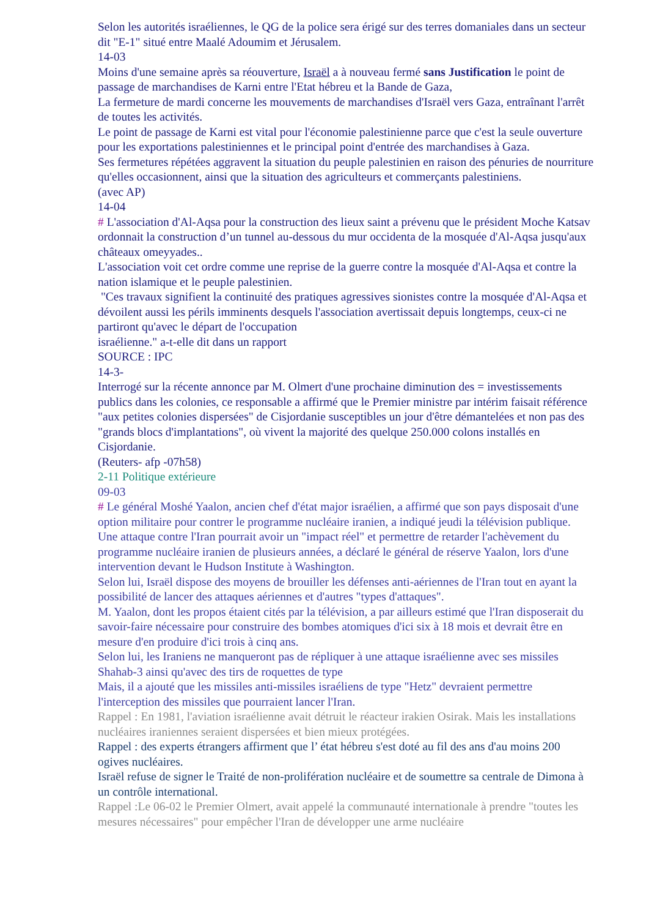Selon les autorités israéliennes, le QG de la police sera érigé sur des terres domaniales dans un secteur dit "E-1" situé entre Maalé Adoumim et Jérusalem.
14-03
Moins d'une semaine après sa réouverture, Israël a à nouveau fermé sans Justification le point de passage de marchandises de Karni entre l'Etat hébreu et la Bande de Gaza,
La fermeture de mardi concerne les mouvements de marchandises d'Israël vers Gaza, entraînant l'arrêt de toutes les activités.
Le point de passage de Karni est vital pour l'économie palestinienne parce que c'est la seule ouverture pour les exportations palestiniennes et le principal point d'entrée des marchandises à Gaza.
Ses fermetures répétées aggravent la situation du peuple palestinien en raison des pénuries de nourriture qu'elles occasionnent, ainsi que la situation des agriculteurs et commerçants palestiniens.
(avec AP)
14-04
# L'association d'Al-Aqsa pour la construction des lieux saint a prévenu que le président Moche Katsav ordonnait la construction d’un tunnel au-dessous du mur occidenta de la mosquée d'Al-Aqsa jusqu'aux châteaux omeyyades..
L'association voit cet ordre comme une reprise de la guerre contre la mosquée d'Al-Aqsa et contre la nation islamique et le peuple palestinien.
"Ces travaux signifient la continuité des pratiques agressives sionistes contre la mosquée d'Al-Aqsa et dévoilent aussi les périls imminents desquels l'association avertissait depuis longtemps, ceux-ci ne partiront qu'avec le départ de l'occupation
israélienne." a-t-elle dit dans un rapport
SOURCE : IPC
14-3-
Interrogé sur la récente annonce par M. Olmert d'une prochaine diminution des = investissements publics dans les colonies, ce responsable a affirmé que le Premier ministre par intérim faisait référence "aux petites colonies dispersées" de Cisjordanie susceptibles un jour d'être démantelées et non pas des "grands blocs d'implantations", où vivent la majorité des quelque 250.000 colons installés en Cisjordanie.
(Reuters- afp -07h58)
2-11 Politique extérieure
09-03
# Le général Moshé Yaalon, ancien chef d'état major israélien, a affirmé que son pays disposait d'une option militaire pour contrer le programme nucléaire iranien, a indiqué jeudi la télévision publique.
Une attaque contre l'Iran pourrait avoir un "impact réel" et permettre de retarder l'achèvement du programme nucléaire iranien de plusieurs années, a déclaré le général de réserve Yaalon, lors d'une intervention devant le Hudson Institute à Washington.
Selon lui, Israël dispose des moyens de brouiller les défenses anti-aériennes de l'Iran tout en ayant la possibilité de lancer des attaques aériennes et d'autres "types d'attaques".
M. Yaalon, dont les propos étaient cités par la télévision, a par ailleurs estimé que l'Iran disposerait du savoir-faire nécessaire pour construire des bombes atomiques d'ici six à 18 mois et devrait être en mesure d'en produire d'ici trois à cinq ans.
Selon lui, les Iraniens ne manqueront pas de répliquer à une attaque israélienne avec ses missiles Shahab-3 ainsi qu'avec des tirs de roquettes de type
Mais, il a ajouté que les missiles anti-missiles israéliens de type "Hetz" devraient permettre l'interception des missiles que pourraient lancer l'Iran.
Rappel : En 1981, l'aviation israélienne avait détruit le réacteur irakien Osirak. Mais les installations nucléaires iraniennes seraient dispersées et bien mieux protégées.
Rappel : des experts étrangers affirment que l’ état hébreu s'est doté au fil des ans d'au moins 200 ogives nucléaires.
Israël refuse de signer le Traité de non-prolifération nucléaire et de soumettre sa centrale de Dimona à un contrôle international.
Rappel :Le 06-02 le Premier Olmert, avait appelé la communauté internationale à prendre "toutes les mesures nécessaires" pour empêcher l'Iran de développer une arme nucléaire